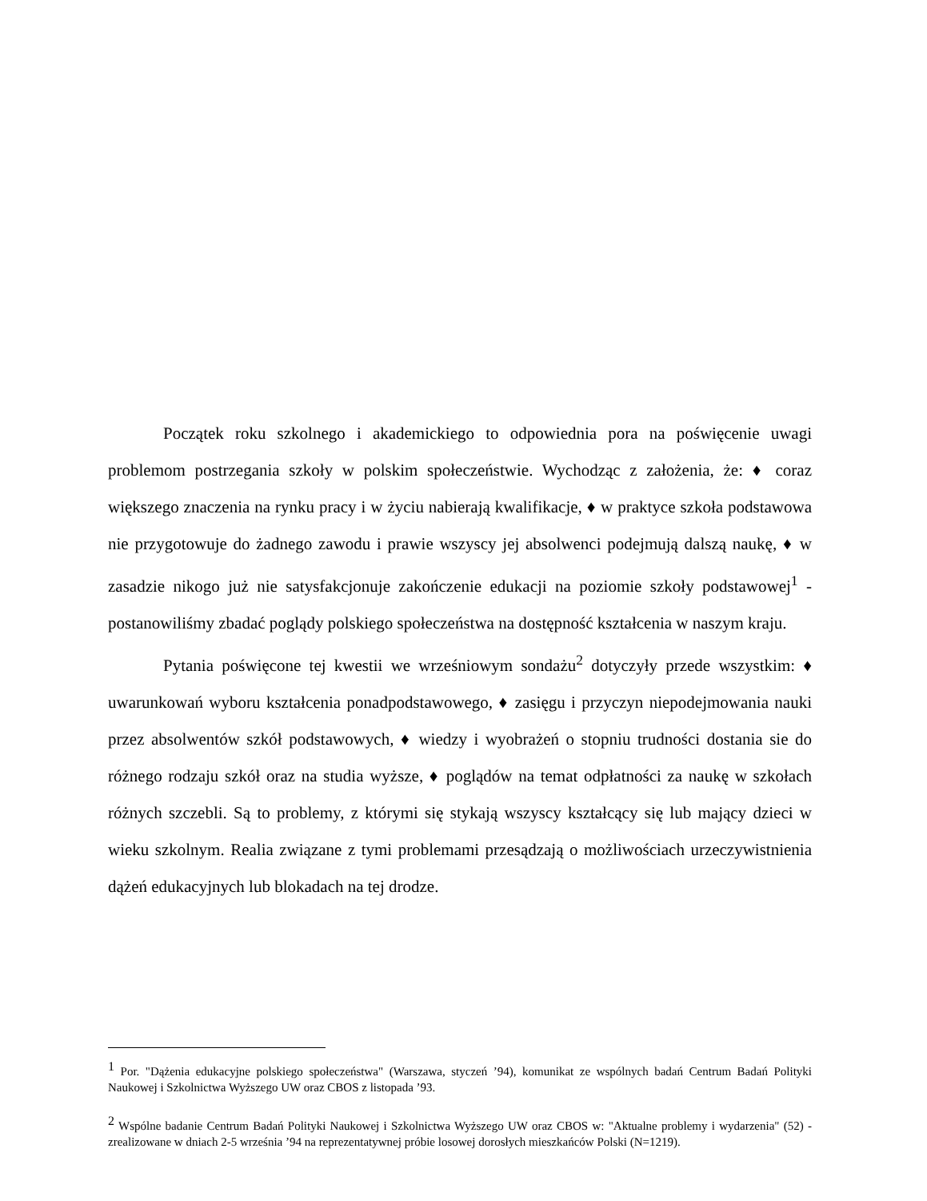Początek roku szkolnego i akademickiego to odpowiednia pora na poświęcenie uwagi problemom postrzegania szkoły w polskim społeczeństwie. Wychodząc z założenia, że: ♦ coraz większego znaczenia na rynku pracy i w życiu nabierają kwalifikacje, ♦ w praktyce szkoła podstawowa nie przygotowuje do żadnego zawodu i prawie wszyscy jej absolwenci podejmują dalszą naukę, ♦ w zasadzie nikogo już nie satysfakcjonuje zakończenie edukacji na poziomie szkoły podstawowej<sup>1</sup> - postanowiliśmy zbadać poglądy polskiego społeczeństwa na dostępność kształcenia w naszym kraju.
Pytania poświęcone tej kwestii we wrześniowym sondażu<sup>2</sup> dotyczyły przede wszystkim: ♦ uwarunkowań wyboru kształcenia ponadpodstawowego, ♦ zasięgu i przyczyn niepodejmowania nauki przez absolwentów szkół podstawowych, ♦ wiedzy i wyobrażeń o stopniu trudności dostania sie do różnego rodzaju szkół oraz na studia wyższe, ♦ poglądów na temat odpłatności za naukę w szkołach różnych szczebli. Są to problemy, z którymi się stykają wszyscy kształcący się lub mający dzieci w wieku szkolnym. Realia związane z tymi problemami przesądzają o możliwościach urzeczywistnienia dążeń edukacyjnych lub blokadach na tej drodze.
<sup>1</sup> Por. "Dążenia edukacyjne polskiego społeczeństwa" (Warszawa, styczeń ’94), komunikat ze wspólnych badań Centrum Badań Polityki Naukowej i Szkolnictwa Wyższego UW oraz CBOS z listopada ’93.
<sup>2</sup> Wspólne badanie Centrum Badań Polityki Naukowej i Szkolnictwa Wyższego UW oraz CBOS w: "Aktualne problemy i wydarzenia" (52) - zrealizowane w dniach 2-5 września ’94 na reprezentatywnej próbie losowej dorosłych mieszkańców Polski (N=1219).